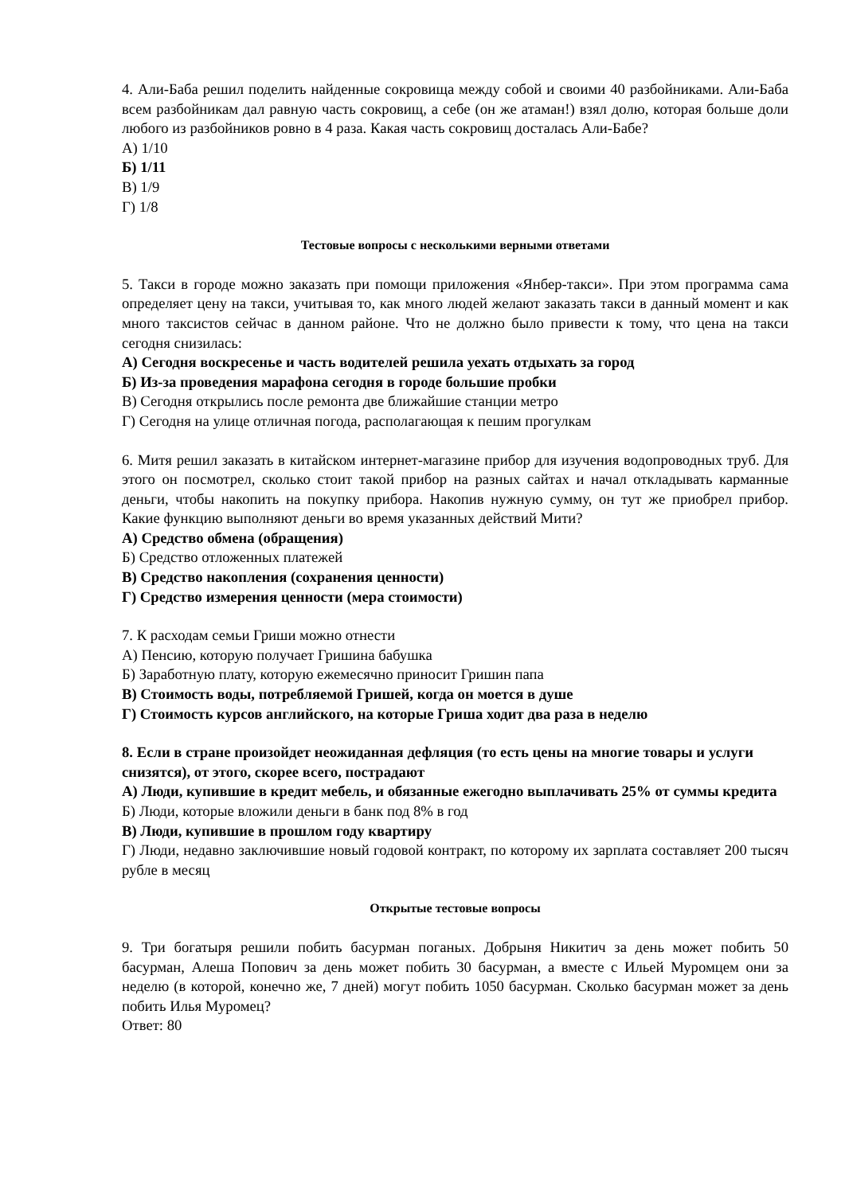4. Али-Баба решил поделить найденные сокровища между собой и своими 40 разбойниками. Али-Баба всем разбойникам дал равную часть сокровищ, а себе (он же атаман!) взял долю, которая больше доли любого из разбойников ровно в 4 раза. Какая часть сокровищ досталась Али-Бабе?
А) 1/10
Б) 1/11
В) 1/9
Г) 1/8
Тестовые вопросы с несколькими верными ответами
5. Такси в городе можно заказать при помощи приложения «Янбер-такси». При этом программа сама определяет цену на такси, учитывая то, как много людей желают заказать такси в данный момент и как много таксистов сейчас в данном районе. Что не должно было привести к тому, что цена на такси сегодня снизилась:
А) Сегодня воскресенье и часть водителей решила уехать отдыхать за город
Б) Из-за проведения марафона сегодня в городе большие пробки
В) Сегодня открылись после ремонта две ближайшие станции метро
Г) Сегодня на улице отличная погода, располагающая к пешим прогулкам
6. Митя решил заказать в китайском интернет-магазине прибор для изучения водопроводных труб. Для этого он посмотрел, сколько стоит такой прибор на разных сайтах и начал откладывать карманные деньги, чтобы накопить на покупку прибора. Накопив нужную сумму, он тут же приобрел прибор. Какие функцию выполняют деньги во время указанных действий Мити?
А) Средство обмена (обращения)
Б) Средство отложенных платежей
В) Средство накопления (сохранения ценности)
Г) Средство измерения ценности (мера стоимости)
7. К расходам семьи Гриши можно отнести
А) Пенсию, которую получает Гришина бабушка
Б) Заработную плату, которую ежемесячно приносит Гришин папа
В) Стоимость воды, потребляемой Гришей, когда он моется в душе
Г) Стоимость курсов английского, на которые Гриша ходит два раза в неделю
8. Если в стране произойдет неожиданная дефляция (то есть цены на многие товары и услуги снизятся), от этого, скорее всего, пострадают
А) Люди, купившие в кредит мебель, и обязанные ежегодно выплачивать 25% от суммы кредита
Б) Люди, которые вложили деньги в банк под 8% в год
В) Люди, купившие в прошлом году квартиру
Г) Люди, недавно заключившие новый годовой контракт, по которому их зарплата составляет 200 тысяч рубле в месяц
Открытые тестовые вопросы
9. Три богатыря решили побить басурман поганых. Добрыня Никитич за день может побить 50 басурман, Алеша Попович за день может побить 30 басурман, а вместе с Ильей Муромцем они за неделю (в которой, конечно же, 7 дней) могут побить 1050 басурман. Сколько басурман может за день побить Илья Муромец?
Ответ: 80